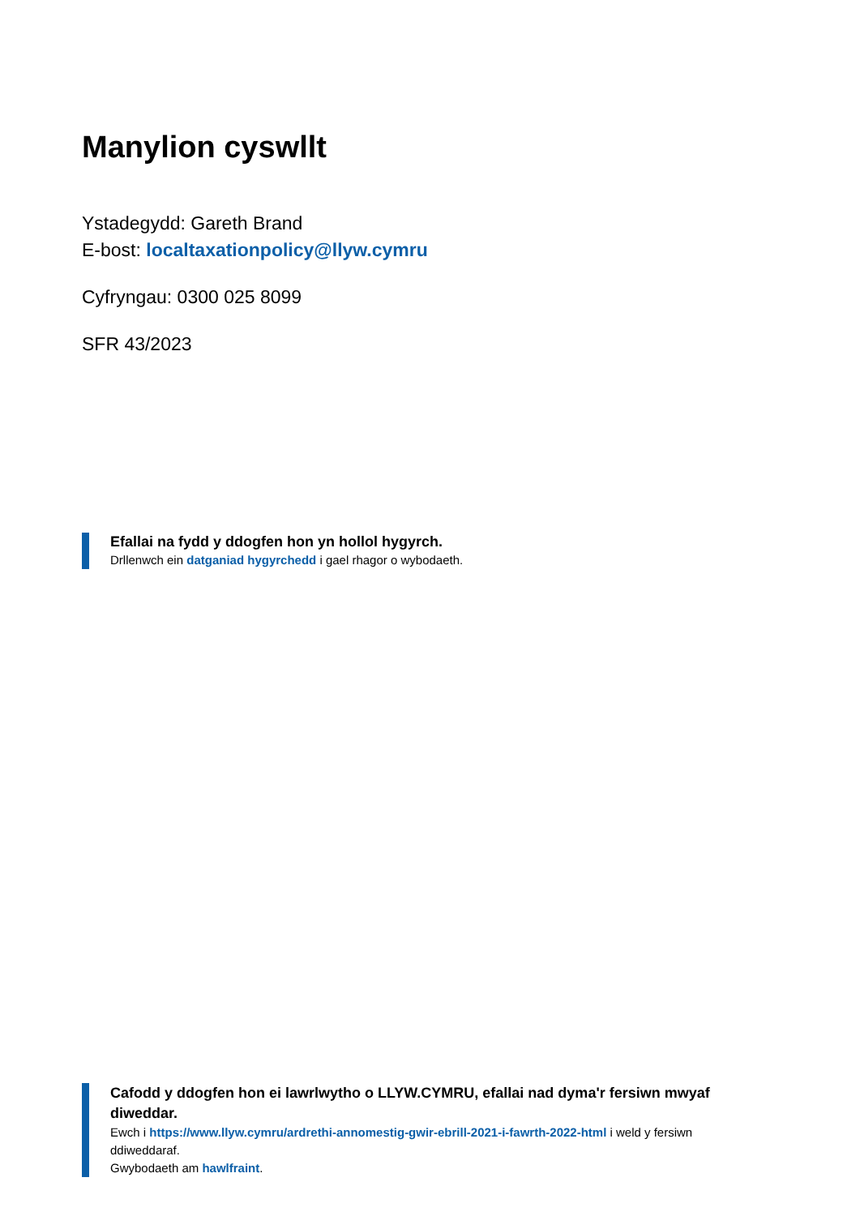Manylion cyswllt
Ystadegydd: Gareth Brand
E-bost: localtaxationpolicy@llyw.cymru
Cyfryngau: 0300 025 8099
SFR 43/2023
Efallai na fydd y ddogfen hon yn hollol hygyrch.
Drllenwch ein datganiad hygyrchedd i gael rhagor o wybodaeth.
Cafodd y ddogfen hon ei lawrlwytho o LLYW.CYMRU, efallai nad dyma'r fersiwn mwyaf diweddar.
Ewch i https://www.llyw.cymru/ardrethi-annomestig-gwir-ebrill-2021-i-fawrth-2022-html i weld y fersiwn ddiweddaraf.
Gwybodaeth am hawlfraint.